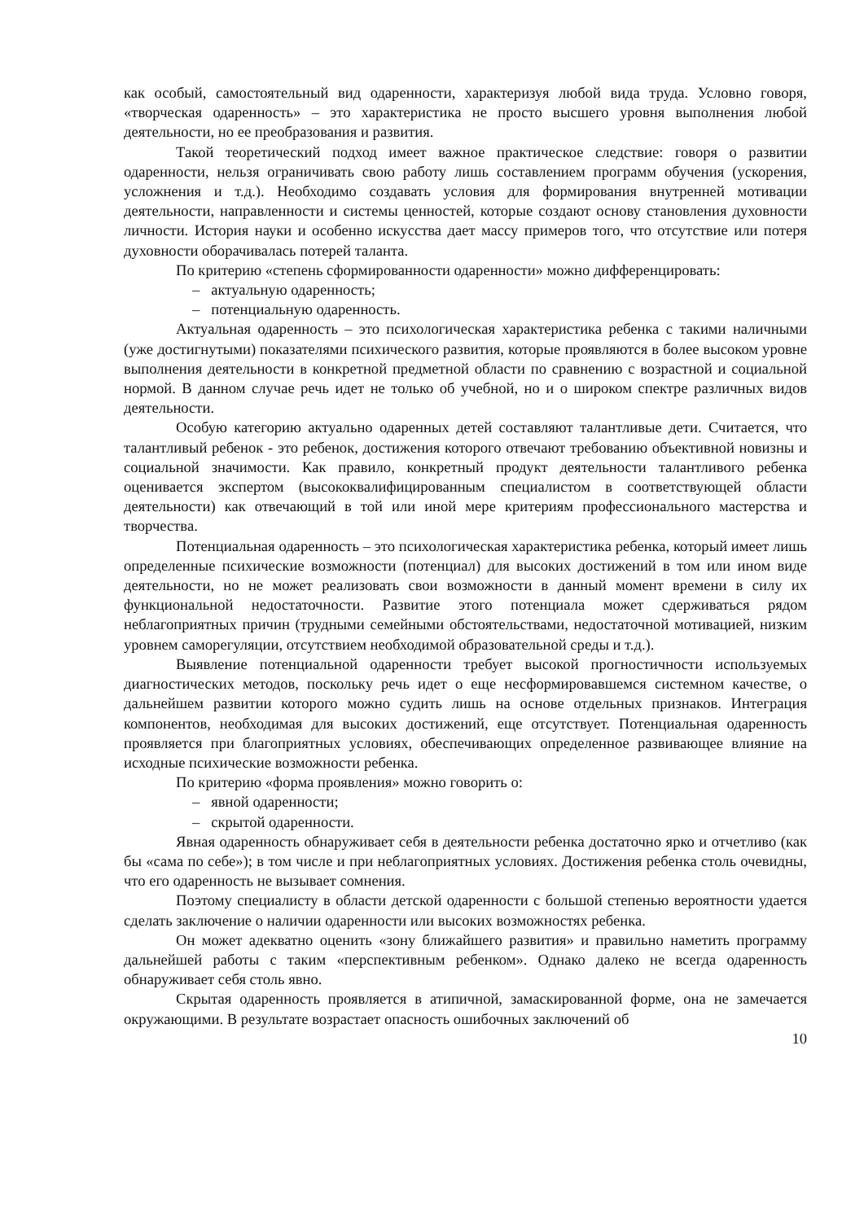как особый, самостоятельный вид одаренности, характеризуя любой вида труда. Условно говоря, «творческая одаренность» – это характеристика не просто высшего уровня выполнения любой деятельности, но ее преобразования и развития.
Такой теоретический подход имеет важное практическое следствие: говоря о развитии одаренности, нельзя ограничивать свою работу лишь составлением программ обучения (ускорения, усложнения и т.д.). Необходимо создавать условия для формирования внутренней мотивации деятельности, направленности и системы ценностей, которые создают основу становления духовности личности. История науки и особенно искусства дает массу примеров того, что отсутствие или потеря духовности оборачивалась потерей таланта.
По критерию «степень сформированности одаренности» можно дифференцировать:
– актуальную одаренность;
– потенциальную одаренность.
Актуальная одаренность – это психологическая характеристика ребенка с такими наличными (уже достигнутыми) показателями психического развития, которые проявляются в более высоком уровне выполнения деятельности в конкретной предметной области по сравнению с возрастной и социальной нормой. В данном случае речь идет не только об учебной, но и о широком спектре различных видов деятельности.
Особую категорию актуально одаренных детей составляют талантливые дети. Считается, что талантливый ребенок - это ребенок, достижения которого отвечают требованию объективной новизны и социальной значимости. Как правило, конкретный продукт деятельности талантливого ребенка оценивается экспертом (высококвалифицированным специалистом в соответствующей области деятельности) как отвечающий в той или иной мере критериям профессионального мастерства и творчества.
Потенциальная одаренность – это психологическая характеристика ребенка, который имеет лишь определенные психические возможности (потенциал) для высоких достижений в том или ином виде деятельности, но не может реализовать свои возможности в данный момент времени в силу их функциональной недостаточности. Развитие этого потенциала может сдерживаться рядом неблагоприятных причин (трудными семейными обстоятельствами, недостаточной мотивацией, низким уровнем саморегуляции, отсутствием необходимой образовательной среды и т.д.).
Выявление потенциальной одаренности требует высокой прогностичности используемых диагностических методов, поскольку речь идет о еще несформировавшемся системном качестве, о дальнейшем развитии которого можно судить лишь на основе отдельных признаков. Интеграция компонентов, необходимая для высоких достижений, еще отсутствует. Потенциальная одаренность проявляется при благоприятных условиях, обеспечивающих определенное развивающее влияние на исходные психические возможности ребенка.
По критерию «форма проявления» можно говорить о:
– явной одаренности;
– скрытой одаренности.
Явная одаренность обнаруживает себя в деятельности ребенка достаточно ярко и отчетливо (как бы «сама по себе»); в том числе и при неблагоприятных условиях. Достижения ребенка столь очевидны, что его одаренность не вызывает сомнения.
Поэтому специалисту в области детской одаренности с большой степенью вероятности удается сделать заключение о наличии одаренности или высоких возможностях ребенка.
Он может адекватно оценить «зону ближайшего развития» и правильно наметить программу дальнейшей работы с таким «перспективным ребенком». Однако далеко не всегда одаренность обнаруживает себя столь явно.
Скрытая одаренность проявляется в атипичной, замаскированной форме, она не замечается окружающими. В результате возрастает опасность ошибочных заключений об
10